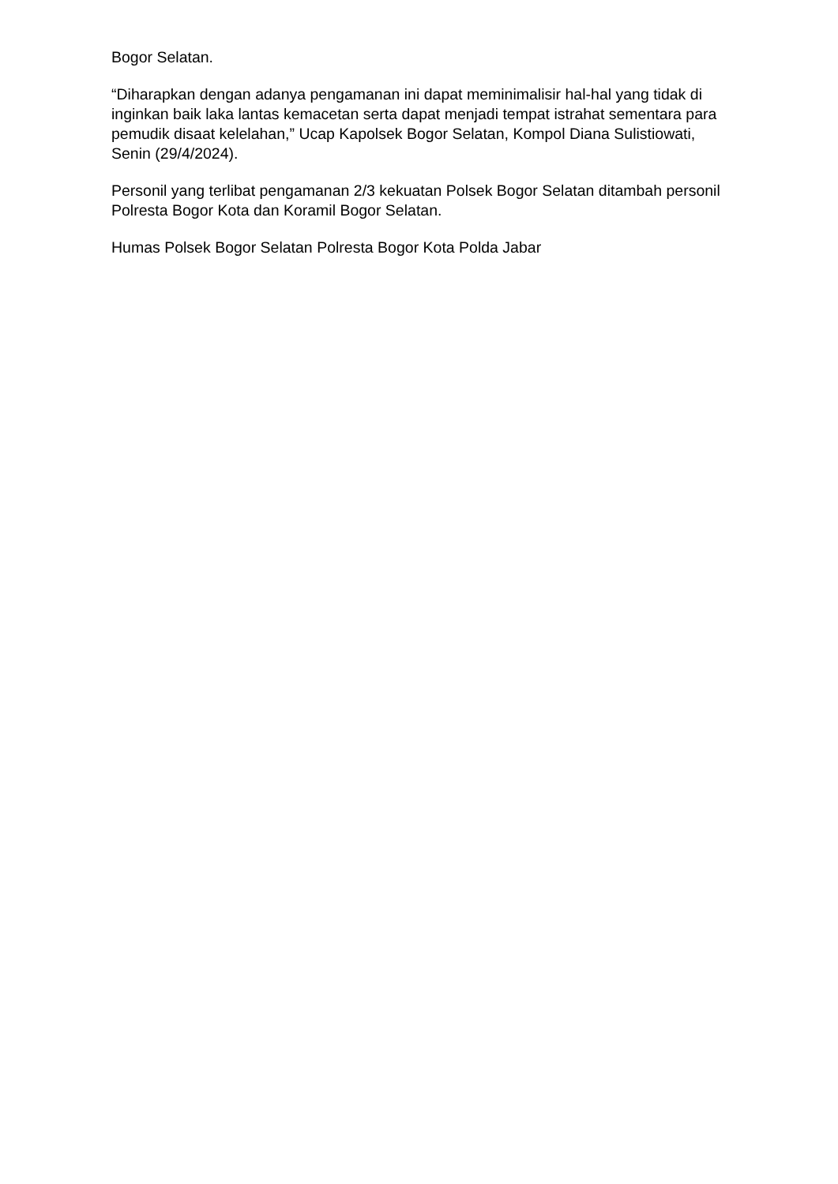Bogor Selatan.
“Diharapkan dengan adanya pengamanan ini dapat meminimalisir hal-hal yang tidak di inginkan baik laka lantas kemacetan serta dapat menjadi tempat istrahat sementara para pemudik disaat kelelahan,” Ucap Kapolsek Bogor Selatan, Kompol Diana Sulistiowati, Senin (29/4/2024).
Personil yang terlibat pengamanan 2/3 kekuatan Polsek Bogor Selatan ditambah personil Polresta Bogor Kota dan Koramil Bogor Selatan.
Humas Polsek Bogor Selatan Polresta Bogor Kota Polda Jabar